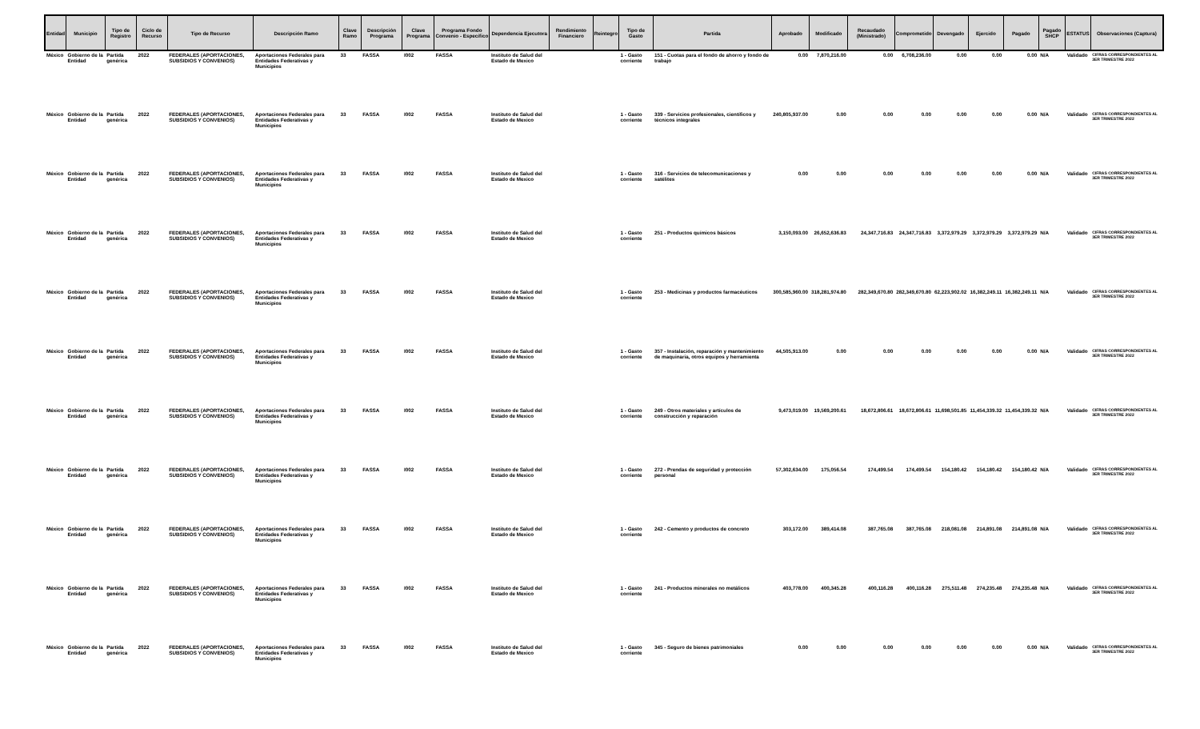| Entidad | Municipio | Tipo de Registro | Ciclo de Recurso | Tipo de Recurso | Descripción Ramo | Clave Ramo | Descripción Programa | Clave Programa | Programa Fondo Convenio - Específico | Dependencia Ejecutora | Rendimiento Financiero | Reintegro | Tipo de Gasto | Partida | Aprobado | Modificado | Recaudado (Ministrado) | Comprometido | Devengado | Ejercido | Pagado | Pagado SHCP | ESTATUS | Observaciones (Captura) |
| --- | --- | --- | --- | --- | --- | --- | --- | --- | --- | --- | --- | --- | --- | --- | --- | --- | --- | --- | --- | --- | --- | --- | --- | --- |
| México | Gobierno de la Entidad | Partida genérica | 2022 | FEDERALES (APORTACIONES, SUBSIDIOS Y CONVENIOS) | Aportaciones Federales para Entidades Federativas y Municipios | 33 | FASSA | I002 | FASSA | Instituto de Salud del Estado de Mexico | | | 1 - Gasto corriente | 151 - Cuotas para el fondo de ahorro y fondo de trabajo | 0.00 | 7,870,216.00 | 0.00 | 6,708,236.00 | 0.00 | 0.00 | 0.00 | N/A | Validado | CIFRAS CORRESPONDIENTES AL 3ER TRIMESTRE 2022 |
| México | Gobierno de la Entidad | Partida genérica | 2022 | FEDERALES (APORTACIONES, SUBSIDIOS Y CONVENIOS) | Aportaciones Federales para Entidades Federativas y Municipios | 33 | FASSA | I002 | FASSA | Instituto de Salud del Estado de Mexico | | | 1 - Gasto corriente | 339 - Servicios profesionales, científicos y técnicos integrales | 240,805,937.00 | 0.00 | 0.00 | 0.00 | 0.00 | 0.00 | 0.00 | N/A | Validado | CIFRAS CORRESPONDIENTES AL 3ER TRIMESTRE 2022 |
| México | Gobierno de la Entidad | Partida genérica | 2022 | FEDERALES (APORTACIONES, SUBSIDIOS Y CONVENIOS) | Aportaciones Federales para Entidades Federativas y Municipios | 33 | FASSA | I002 | FASSA | Instituto de Salud del Estado de Mexico | | | 1 - Gasto corriente | 316 - Servicios de telecomunicaciones y satélites | 0.00 | 0.00 | 0.00 | 0.00 | 0.00 | 0.00 | 0.00 | N/A | Validado | CIFRAS CORRESPONDIENTES AL 3ER TRIMESTRE 2022 |
| México | Gobierno de la Entidad | Partida genérica | 2022 | FEDERALES (APORTACIONES, SUBSIDIOS Y CONVENIOS) | Aportaciones Federales para Entidades Federativas y Municipios | 33 | FASSA | I002 | FASSA | Instituto de Salud del Estado de Mexico | | | 1 - Gasto corriente | 251 - Productos químicos básicos | 3,150,093.00 | 26,652,636.83 | 24,347,716.83 | 24,347,716.83 | 3,372,979.29 | 3,372,979.29 | 3,372,979.29 | N/A | Validado | CIFRAS CORRESPONDIENTES AL 3ER TRIMESTRE 2022 |
| México | Gobierno de la Entidad | Partida genérica | 2022 | FEDERALES (APORTACIONES, SUBSIDIOS Y CONVENIOS) | Aportaciones Federales para Entidades Federativas y Municipios | 33 | FASSA | I002 | FASSA | Instituto de Salud del Estado de Mexico | | | 1 - Gasto corriente | 253 - Medicinas y productos farmacéuticos | 300,585,960.00 | 318,281,974.80 | 282,349,670.80 | 282,349,670.80 | 62,223,902.02 | 16,382,249.11 | 16,382,249.11 | N/A | Validado | CIFRAS CORRESPONDIENTES AL 3ER TRIMESTRE 2022 |
| México | Gobierno de la Entidad | Partida genérica | 2022 | FEDERALES (APORTACIONES, SUBSIDIOS Y CONVENIOS) | Aportaciones Federales para Entidades Federativas y Municipios | 33 | FASSA | I002 | FASSA | Instituto de Salud del Estado de Mexico | | | 1 - Gasto corriente | 357 - Instalación, reparación y mantenimiento de maquinaria, otros equipos y herramienta | 44,505,913.00 | 0.00 | 0.00 | 0.00 | 0.00 | 0.00 | 0.00 | N/A | Validado | CIFRAS CORRESPONDIENTES AL 3ER TRIMESTRE 2022 |
| México | Gobierno de la Entidad | Partida genérica | 2022 | FEDERALES (APORTACIONES, SUBSIDIOS Y CONVENIOS) | Aportaciones Federales para Entidades Federativas y Municipios | 33 | FASSA | I002 | FASSA | Instituto de Salud del Estado de Mexico | | | 1 - Gasto corriente | 249 - Otros materiales y artículos de construcción y reparación | 9,473,019.00 | 19,569,200.61 | 18,672,806.61 | 18,672,806.61 | 11,698,501.85 | 11,454,339.32 | 11,454,339.32 | N/A | Validado | CIFRAS CORRESPONDIENTES AL 3ER TRIMESTRE 2022 |
| México | Gobierno de la Entidad | Partida genérica | 2022 | FEDERALES (APORTACIONES, SUBSIDIOS Y CONVENIOS) | Aportaciones Federales para Entidades Federativas y Municipios | 33 | FASSA | I002 | FASSA | Instituto de Salud del Estado de Mexico | | | 1 - Gasto corriente | 272 - Prendas de seguridad y protección personal | 57,302,634.00 | 175,056.54 | 174,499.54 | 174,499.54 | 154,180.42 | 154,180.42 | 154,180.42 | N/A | Validado | CIFRAS CORRESPONDIENTES AL 3ER TRIMESTRE 2022 |
| México | Gobierno de la Entidad | Partida genérica | 2022 | FEDERALES (APORTACIONES, SUBSIDIOS Y CONVENIOS) | Aportaciones Federales para Entidades Federativas y Municipios | 33 | FASSA | I002 | FASSA | Instituto de Salud del Estado de Mexico | | | 1 - Gasto corriente | 242 - Cemento y productos de concreto | 303,172.00 | 389,414.08 | 387,765.08 | 387,765.08 | 218,081.08 | 214,891.08 | 214,891.08 | N/A | Validado | CIFRAS CORRESPONDIENTES AL 3ER TRIMESTRE 2022 |
| México | Gobierno de la Entidad | Partida genérica | 2022 | FEDERALES (APORTACIONES, SUBSIDIOS Y CONVENIOS) | Aportaciones Federales para Entidades Federativas y Municipios | 33 | FASSA | I002 | FASSA | Instituto de Salud del Estado de Mexico | | | 1 - Gasto corriente | 241 - Productos minerales no metálicos | 403,778.00 | 400,345.28 | 400,116.28 | 400,116.28 | 275,511.48 | 274,235.48 | 274,235.48 | N/A | Validado | CIFRAS CORRESPONDIENTES AL 3ER TRIMESTRE 2022 |
| México | Gobierno de la Entidad | Partida genérica | 2022 | FEDERALES (APORTACIONES, SUBSIDIOS Y CONVENIOS) | Aportaciones Federales para Entidades Federativas y Municipios | 33 | FASSA | I002 | FASSA | Instituto de Salud del Estado de Mexico | | | 1 - Gasto corriente | 345 - Seguro de bienes patrimoniales | 0.00 | 0.00 | 0.00 | 0.00 | 0.00 | 0.00 | 0.00 | N/A | Validado | CIFRAS CORRESPONDIENTES AL 3ER TRIMESTRE 2022 |